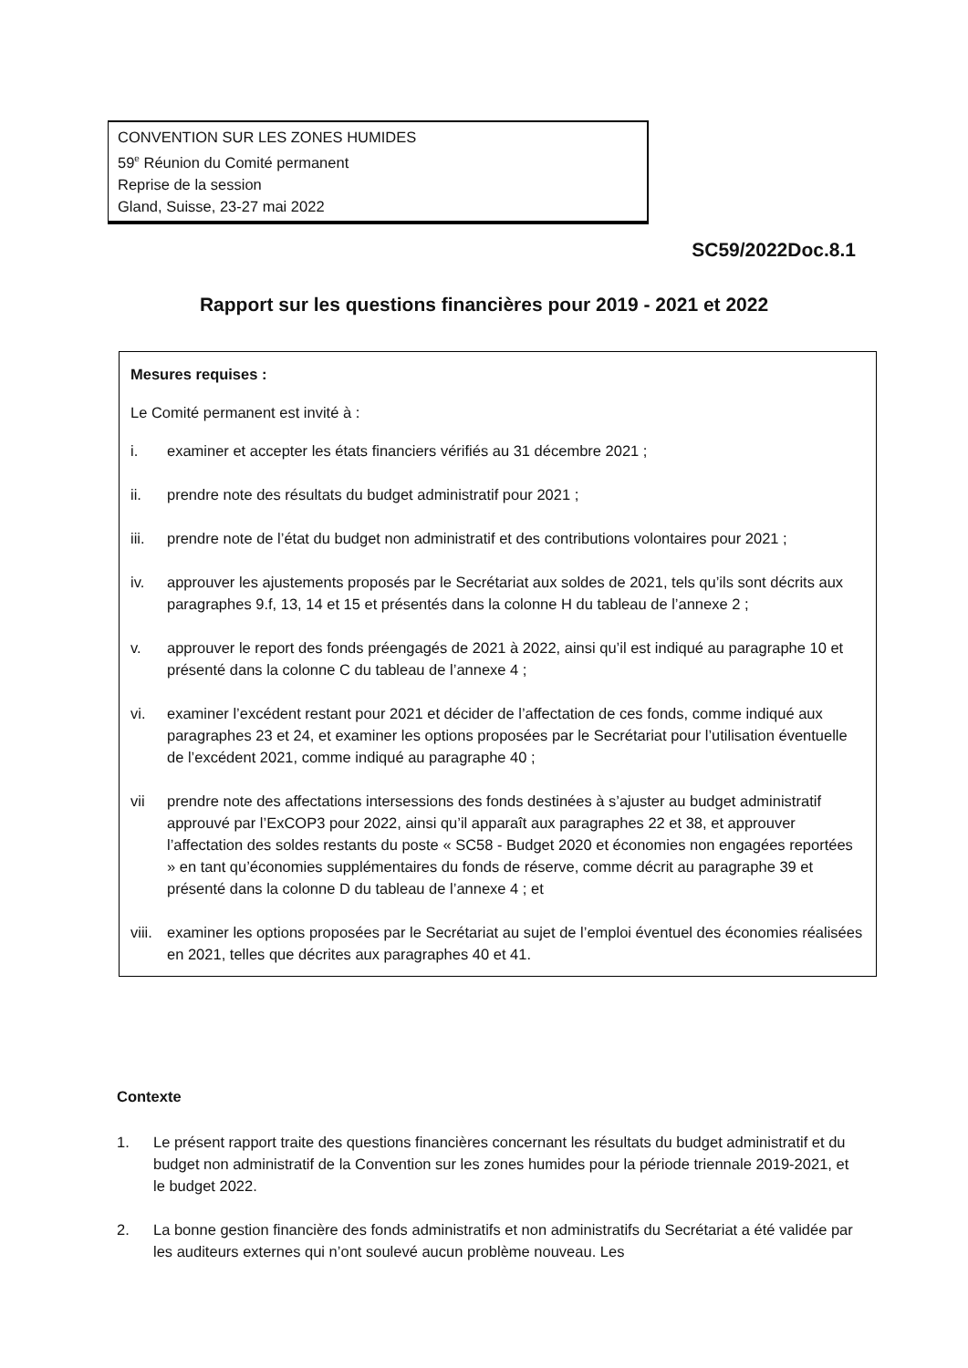CONVENTION SUR LES ZONES HUMIDES
59<sup>e</sup> Réunion du Comité permanent
Reprise de la session
Gland, Suisse, 23-27 mai 2022
SC59/2022Doc.8.1
Rapport sur les questions financières pour 2019 - 2021 et 2022
Mesures requises :
Le Comité permanent est invité à :
i. examiner et accepter les états financiers vérifiés au 31 décembre 2021 ;
ii. prendre note des résultats du budget administratif pour 2021 ;
iii. prendre note de l’état du budget non administratif et des contributions volontaires pour 2021 ;
iv. approuver les ajustements proposés par le Secrétariat aux soldes de 2021, tels qu’ils sont décrits aux paragraphes 9.f, 13, 14 et 15 et présentés dans la colonne H du tableau de l’annexe 2 ;
v. approuver le report des fonds préengagés de 2021 à 2022, ainsi qu’il est indiqué au paragraphe 10 et présenté dans la colonne C du tableau de l’annexe 4 ;
vi. examiner l’excédent restant pour 2021 et décider de l’affectation de ces fonds, comme indiqué aux paragraphes 23 et 24, et examiner les options proposées par le Secrétariat pour l’utilisation éventuelle de l’excédent 2021, comme indiqué au paragraphe 40 ;
vii prendre note des affectations intersessions des fonds destinées à s’ajuster au budget administratif approuvé par l’ExCOP3 pour 2022, ainsi qu’il apparaît aux paragraphes 22 et 38, et approuver l’affectation des soldes restants du poste « SC58 - Budget 2020 et économies non engagées reportées » en tant qu’économies supplémentaires du fonds de réserve, comme décrit au paragraphe 39 et présenté dans la colonne D du tableau de l’annexe 4 ; et
viii. examiner les options proposées par le Secrétariat au sujet de l’emploi éventuel des économies réalisées en 2021, telles que décrites aux paragraphes 40 et 41.
Contexte
1. Le présent rapport traite des questions financières concernant les résultats du budget administratif et du budget non administratif de la Convention sur les zones humides pour la période triennale 2019-2021, et le budget 2022.
2. La bonne gestion financière des fonds administratifs et non administratifs du Secrétariat a été validée par les auditeurs externes qui n’ont soulevé aucun problème nouveau. Les